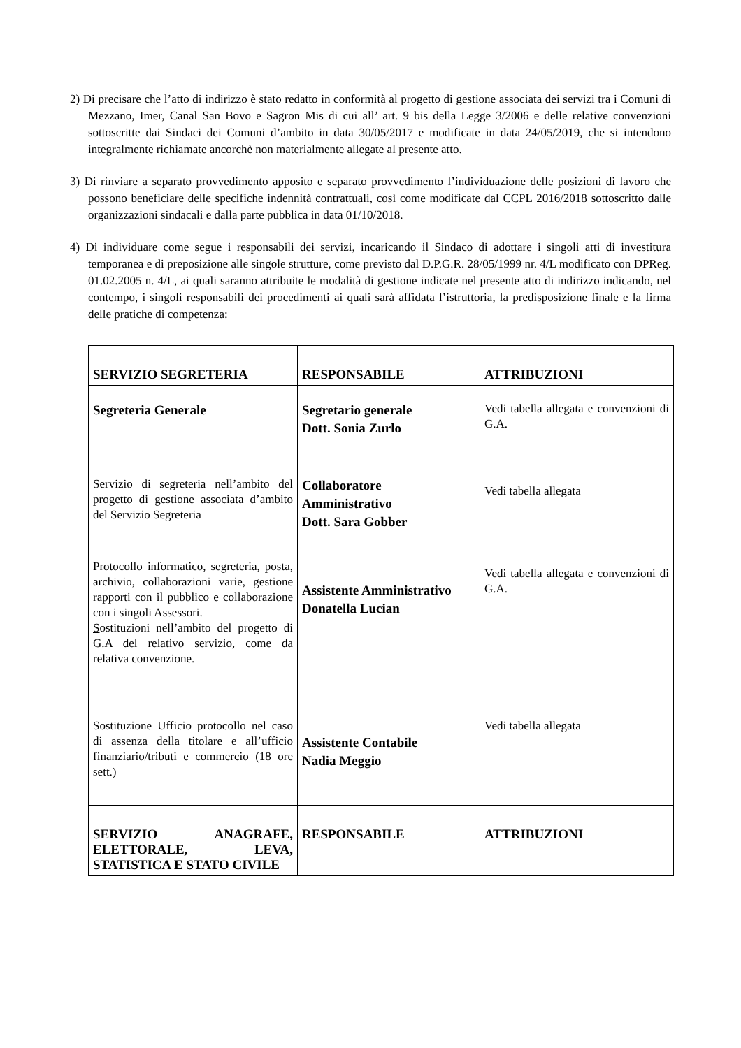2) Di precisare che l’atto di indirizzo è stato redatto in conformità al progetto di gestione associata dei servizi tra i Comuni di Mezzano, Imer, Canal San Bovo e Sagron Mis di cui all’ art. 9 bis della Legge 3/2006 e delle relative convenzioni sottoscritte dai Sindaci dei Comuni d’ambito in data 30/05/2017 e modificate in data 24/05/2019, che si intendono integralmente richiamate ancorchè non materialmente allegate al presente atto.
3) Di rinviare a separato provvedimento apposito e separato provvedimento l’individuazione delle posizioni di lavoro che possono beneficiare delle specifiche indennità contrattuali, così come modificate dal CCPL 2016/2018 sottoscritto dalle organizzazioni sindacali e dalla parte pubblica in data 01/10/2018.
4) Di individuare come segue i responsabili dei servizi, incaricando il Sindaco di adottare i singoli atti di investitura temporanea e di preposizione alle singole strutture, come previsto dal D.P.G.R. 28/05/1999 nr. 4/L modificato con DPReg. 01.02.2005 n. 4/L, ai quali saranno attribuite le modalità di gestione indicate nel presente atto di indirizzo indicando, nel contempo, i singoli responsabili dei procedimenti ai quali sarà affidata l’istruttoria, la predisposizione finale e la firma delle pratiche di competenza:
| SERVIZIO SEGRETERIA | RESPONSABILE | ATTRIBUZIONI |
| Segreteria Generale | Segretario generale Dott. Sonia Zurlo | Vedi tabella allegata e convenzioni di G.A. |
| Servizio di segreteria nell’ambito del progetto di gestione associata d’ambito del Servizio Segreteria | Collaboratore Amministrativo Dott. Sara Gobber | Vedi tabella allegata |
| Protocollo informatico, segreteria, posta, archivio, collaborazioni varie, gestione rapporti con il pubblico e collaborazione con i singoli Assessori. S ostituzioni nell’ambito del progetto di G.A del relativo servizio, come da relativa convenzione. | Assistente Amministrativo Donatella Lucian | Vedi tabella allegata e convenzioni di G.A. |
| Sostituzione Ufficio protocollo nel caso di assenza della titolare e all’ufficio finanziario/tributi e commercio (18 ore sett.) | Assistente Contabile Nadia Meggio | Vedi tabella allegata |
| SERVIZIO ANAGRAFE, ELETTORALE, LEVA, STATISTICA E STATO CIVILE | RESPONSABILE | ATTRIBUZIONI |